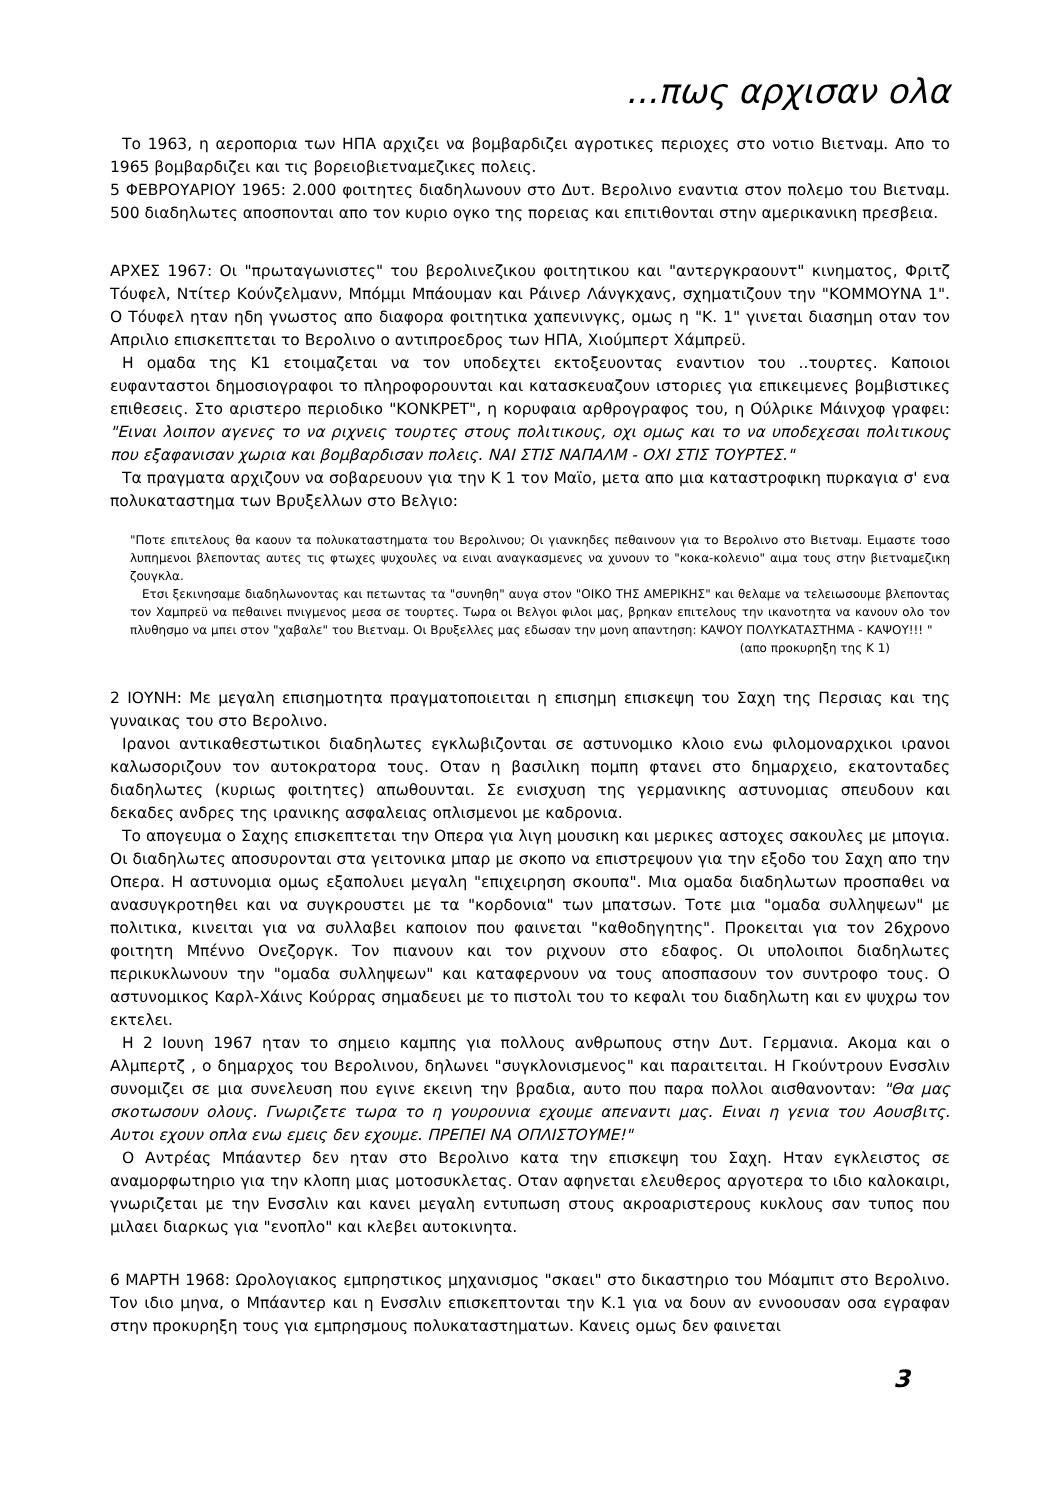...πως αρχισαν ολα
Το 1963, η αεροπορια των ΗΠΑ αρχιζει να βομβαρδιζει αγροτικες περιοχες στο νοτιο Βιετναμ. Απο το 1965 βομβαρδιζει και τις βορειοβιετναμεζικες πολεις.
5 ΦΕΒΡΟΥΑΡΙΟΥ 1965: 2.000 φοιτητες διαδηλωνουν στο Δυτ. Βερολινο εναντια στον πολεμο του Βιετναμ. 500 διαδηλωτες αποσπονται απο τον κυριο ογκο της πορειας και επιτιθονται στην αμερικανικη πρεσβεια.
ΑΡΧΕΣ 1967: Οι "πρωταγωνιστες" του βερολινεζικου φοιτητικου και "αντεργκραουντ" κινηματος, Φριτζ Τόυφελ, Ντίτερ Κούνζελμανν, Μπόμμι Μπάουμαν και Ράινερ Λάνγκχανς, σχηματιζουν την "ΚΟΜΜΟΥΝΑ 1". Ο Τόυφελ ηταν ηδη γνωστος απο διαφορα φοιτητικα χαπενινγκς, ομως η "Κ. 1" γινεται διασημη οταν τον Απριλιο επισκεπτεται το Βερολινο ο αντιπροεδρος των ΗΠΑ, Χιούμπερτ Χάμπρεϋ.
Η ομαδα της Κ1 ετοιμαζεται να τον υποδεχτει εκτοξευοντας εναντιον του ..τουρτες. Καποιοι ευφανταστοι δημοσιογραφοι το πληροφορουνται και κατασκευαζουν ιστοριες για επικειμενες βομβιστικες επιθεσεις. Στο αριστερο περιοδικο "ΚΟΝΚΡΕΤ", η κορυφαια αρθρογραφος του, η Ούλρικε Μάινχοφ γραφει: "Ειναι λοιπον αγενες το να ριχνεις τουρτες στους πολιτικους, οχι ομως και το να υποδεχεσαι πολιτικους που εξαφανισαν χωρια και βομβαρδισαν πολεις. ΝΑΙ ΣΤΙΣ ΝΑΠΑΛΜ - ΟΧΙ ΣΤΙΣ ΤΟΥΡΤΕΣ."
Τα πραγματα αρχιζουν να σοβαρευουν για την Κ 1 τον Μαϊο, μετα απο μια καταστροφικη πυρκαγια σ' ενα πολυκαταστημα των Βρυξελλων στο Βελγιο:
"Ποτε επιτελους θα καουν τα πολυκαταστηματα του Βερολινου; Οι γιανκηδες πεθαινουν για το Βερολινο στο Βιετναμ. Ειμαστε τοσο λυπημενοι βλεποντας αυτες τις φτωχες ψυχουλες να ειναι αναγκασμενες να χυνουν το "κοκα-κολενιο" αιμα τους στην βιετναμεζικη ζουγκλα.
Ετσι ξεκινησαμε διαδηλωνοντας και πετωντας τα "συνηθη" αυγα στον "ΟΙΚΟ ΤΗΣ ΑΜΕΡΙΚΗΣ" και θελαμε να τελειωσουμε βλεποντας τον Χαμπρεϋ να πεθαινει πνιγμενος μεσα σε τουρτες. Τωρα οι Βελγοι φιλοι μας, βρηκαν επιτελους την ικανοτητα να κανουν ολο τον πλυθησμο να μπει στον "χαβαλε" του Βιετναμ. Οι Βρυξελλες μας εδωσαν την μονη απαντηση: ΚΑΨΟΥ ΠΟΛΥΚΑΤΑΣΤΗΜΑ - ΚΑΨΟΥ!!! "
(απο προκυρηξη της Κ 1)
2 ΙΟΥΝΗ: Με μεγαλη επισημοτητα πραγματοποιειται η επισημη επισκεψη του Σαχη της Περσιας και της γυναικας του στο Βερολινο.
Ιρανοι αντικαθεστωτικοι διαδηλωτες εγκλωβιζονται σε αστυνομικο κλοιο ενω φιλομοναρχικοι ιρανοι καλωσοριζουν τον αυτοκρατορα τους. Οταν η βασιλικη πομπη φτανει στο δημαρχειο, εκατονταδες διαδηλωτες (κυριως φοιτητες) απωθουνται. Σε ενισχυση της γερμανικης αστυνομιας σπευδουν και δεκαδες ανδρες της ιρανικης ασφαλειας οπλισμενοι με καδρονια.
Το απογευμα ο Σαχης επισκεπτεται την Οπερα για λιγη μουσικη και μερικες αστοχες σακουλες με μπογια. Οι διαδηλωτες αποσυρονται στα γειτονικα μπαρ με σκοπο να επιστρεψουν για την εξοδο του Σαχη απο την Οπερα. Η αστυνομια ομως εξαπολυει μεγαλη "επιχειρηση σκουπα". Μια ομαδα διαδηλωτων προσπαθει να ανασυγκροτηθει και να συγκρουστει με τα "κορδονια" των μπατσων. Τοτε μια "ομαδα συλληψεων" με πολιτικα, κινειται για να συλλαβει καποιον που φαινεται "καθοδηγητης". Προκειται για τον 26χρονο φοιτητη Μπέννο Ονεζοργκ. Τον πιανουν και τον ριχνουν στο εδαφος. Οι υπολοιποι διαδηλωτες περικυκλωνουν την "ομαδα συλληψεων" και καταφερνουν να τους αποσπασουν τον συντροφο τους. Ο αστυνομικος Καρλ-Χάινς Κούρρας σημαδευει με το πιστολι του το κεφαλι του διαδηλωτη και εν ψυχρω τον εκτελει.
Η 2 Ιουνη 1967 ηταν το σημειο καμπης για πολλους ανθρωπους στην Δυτ. Γερμανια. Ακομα και ο Αλμπερτζ , ο δημαρχος του Βερολινου, δηλωνει "συγκλονισμενος" και παραιτειται. Η Γκούντρουν Ενσσλιν συνομιζει σε μια συνελευση που εγινε εκεινη την βραδια, αυτο που παρα πολλοι αισθανονταν: "Θα μας σκοτωσουν ολους. Γνωριζετε τωρα το η γουρουνια εχουμε απεναντι μας. Ειναι η γενια του Αουσβιτς. Αυτοι εχουν οπλα ενω εμεις δεν εχουμε. ΠΡΕΠΕΙ ΝΑ ΟΠΛΙΣΤΟΥΜΕ!"
Ο Αντρέας Μπάαντερ δεν ηταν στο Βερολινο κατα την επισκεψη του Σαχη. Ηταν εγκλειστος σε αναμορφωτηριο για την κλοπη μιας μοτοσυκλετας. Οταν αφηνεται ελευθερος αργοτερα το ιδιο καλοκαιρι, γνωριζεται με την Ενσσλιν και κανει μεγαλη εντυπωση στους ακροαριστερους κυκλους σαν τυπος που μιλαει διαρκως για "ενοπλο" και κλεβει αυτοκινητα.
6 ΜΑΡΤΗ 1968: Ωρολογιακος εμπρηστικος μηχανισμος "σκαει" στο δικαστηριο του Μόαμπιτ στο Βερολινο. Τον ιδιο μηνα, ο Μπάαντερ και η Ενσσλιν επισκεπτονται την Κ.1 για να δουν αν εννοουσαν οσα εγραφαν στην προκυρηξη τους για εμπρησμους πολυκαταστηματων. Κανεις ομως δεν φαινεται
3